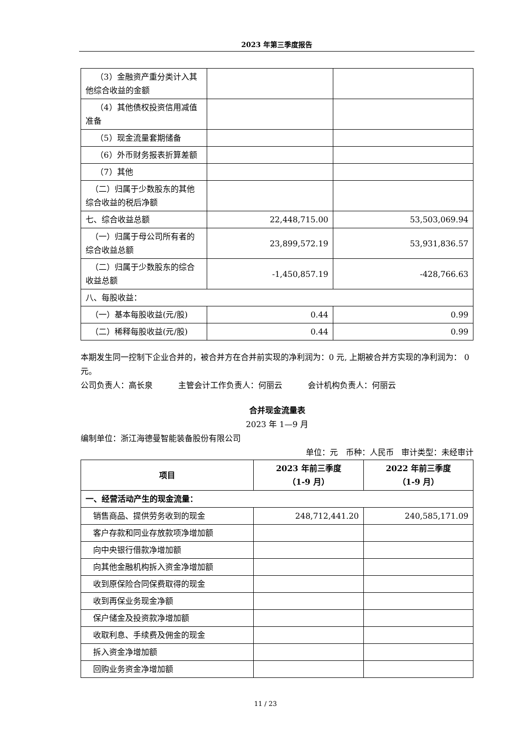2023 年第三季度报告
| （3）金融资产重分类计入其他综合收益的金额 | | |
| （4）其他债权投资信用减值准备 | | |
| （5）现金流量套期储备 | | |
| （6）外币财务报表折算差额 | | |
| （7）其他 | | |
| （二）归属于少数股东的其他综合收益的税后净额 | | |
| 七、综合收益总额 | 22,448,715.00 | 53,503,069.94 |
| （一）归属于母公司所有者的综合收益总额 | 23,899,572.19 | 53,931,836.57 |
| （二）归属于少数股东的综合收益总额 | -1,450,857.19 | -428,766.63 |
| 八、每股收益： | | |
| （一）基本每股收益(元/股) | 0.44 | 0.99 |
| （二）稀释每股收益(元/股) | 0.44 | 0.99 |
本期发生同一控制下企业合并的，被合并方在合并前实现的净利润为：0 元, 上期被合并方实现的净利润为： 0 元。
公司负责人：高长泉 主管会计工作负责人：何丽云 会计机构负责人：何丽云
合并现金流量表
2023 年 1—9 月
编制单位：浙江海德曼智能装备股份有限公司
单位：元 币种：人民币 审计类型：未经审计
| 项目 | 2023 年前三季度 （1-9 月） | 2022 年前三季度 （1-9 月） |
| --- | --- | --- |
| 一、经营活动产生的现金流量： | | |
| 销售商品、提供劳务收到的现金 | 248,712,441.20 | 240,585,171.09 |
| 客户存款和同业存放款项净增加额 | | |
| 向中央银行借款净增加额 | | |
| 向其他金融机构拆入资金净增加额 | | |
| 收到原保险合同保费取得的现金 | | |
| 收到再保业务现金净额 | | |
| 保户储金及投资款净增加额 | | |
| 收取利息、手续费及佣金的现金 | | |
| 拆入资金净增加额 | | |
| 回购业务资金净增加额 | | |
11 / 23